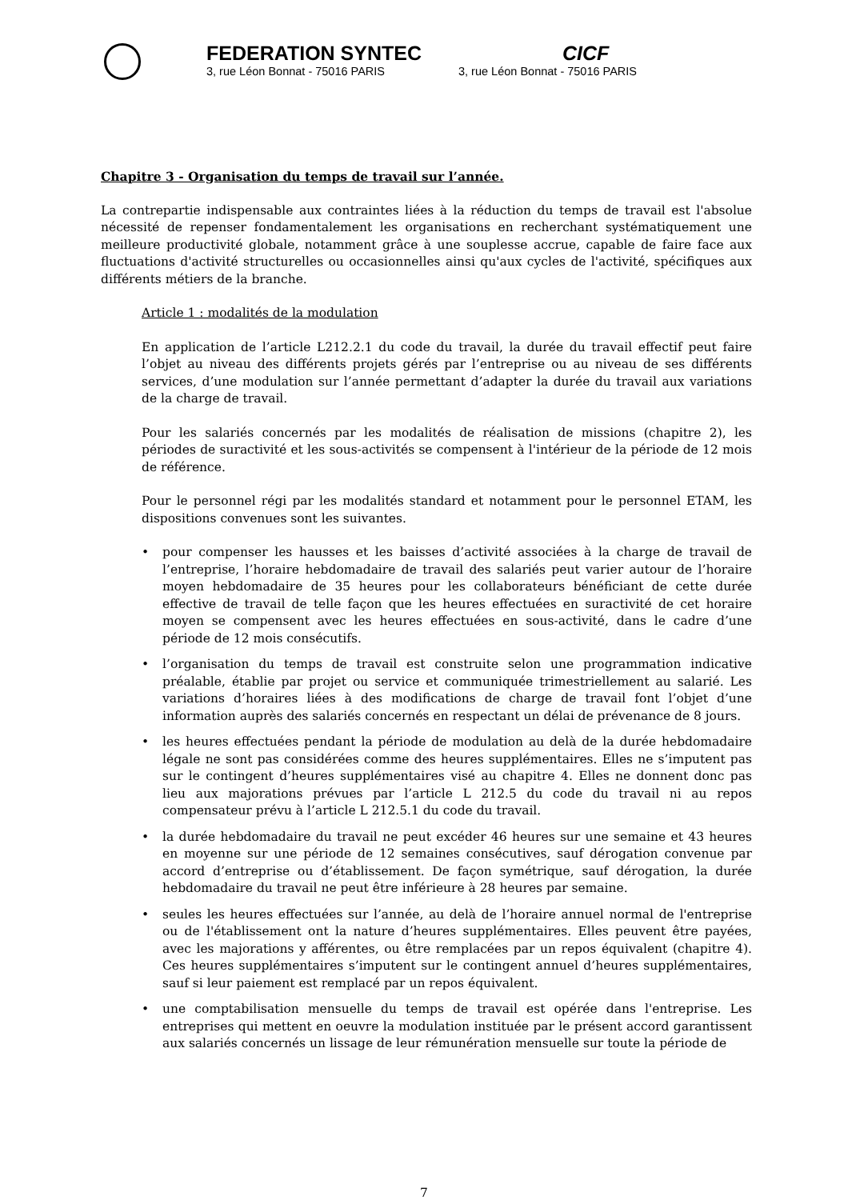FEDERATION SYNTEC
3, rue Léon Bonnat - 75016 PARIS
CICF
3, rue Léon Bonnat - 75016 PARIS
Chapitre 3 - Organisation du temps de travail sur l’année.
La contrepartie indispensable aux contraintes liées à la réduction du temps de travail est l'absolue nécessité de repenser fondamentalement les organisations en recherchant systématiquement une meilleure productivité globale, notamment grâce à une souplesse accrue, capable de faire face aux fluctuations d'activité structurelles ou occasionnelles ainsi qu'aux cycles de l'activité, spécifiques aux différents métiers de la branche.
Article 1 : modalités de la modulation
En application de l’article L212.2.1 du code du travail, la durée du travail effectif peut faire l’objet au niveau des différents projets gérés par l’entreprise ou au niveau de ses différents services, d’une modulation sur l’année permettant d’adapter la durée du travail aux variations de la charge de travail.
Pour les salariés concernés par les modalités de réalisation de missions (chapitre 2), les périodes de suractivité et les sous-activités se compensent à l'intérieur de la période de 12 mois de référence.
Pour le personnel régi par les modalités standard et notamment pour le personnel ETAM, les dispositions convenues sont les suivantes.
• pour compenser les hausses et les baisses d’activité associées à la charge de travail de l’entreprise, l’horaire hebdomadaire de travail des salariés peut varier autour de l’horaire moyen hebdomadaire de 35 heures pour les collaborateurs bénéficiant de cette durée effective de travail de telle façon que les heures effectuées en suractivité de cet horaire moyen se compensent avec les heures effectuées en sous-activité, dans le cadre d’une période de 12 mois consécutifs.
• l’organisation du temps de travail est construite selon une programmation indicative préalable, établie par projet ou service et communiquée trimestriellement au salarié. Les variations d’horaires liées à des modifications de charge de travail font l’objet d’une information auprès des salariés concernés en respectant un délai de prévenance de 8 jours.
• les heures effectuées pendant la période de modulation au delà de la durée hebdomadaire légale ne sont pas considérées comme des heures supplémentaires. Elles ne s’imputent pas sur le contingent d’heures supplémentaires visé au chapitre 4. Elles ne donnent donc pas lieu aux majorations prévues par l’article L 212.5 du code du travail ni au repos compensateur prévu à l’article L 212.5.1 du code du travail.
• la durée hebdomadaire du travail ne peut excéder 46 heures sur une semaine et 43 heures en moyenne sur une période de 12 semaines consécutives, sauf dérogation convenue par accord d’entreprise ou d’établissement. De façon symétrique, sauf dérogation, la durée hebdomadaire du travail ne peut être inférieure à 28 heures par semaine.
• seules les heures effectuées sur l’année, au delà de l’horaire annuel normal de l'entreprise ou de l'établissement ont la nature d’heures supplémentaires. Elles peuvent être payées, avec les majorations y afférentes, ou être remplacées par un repos équivalent (chapitre 4). Ces heures supplémentaires s’imputent sur le contingent annuel d’heures supplémentaires, sauf si leur paiement est remplacé par un repos équivalent.
• une comptabilisation mensuelle du temps de travail est opérée dans l'entreprise. Les entreprises qui mettent en oeuvre la modulation instituée par le présent accord garantissent aux salariés concernés un lissage de leur rémunération mensuelle sur toute la période de
7